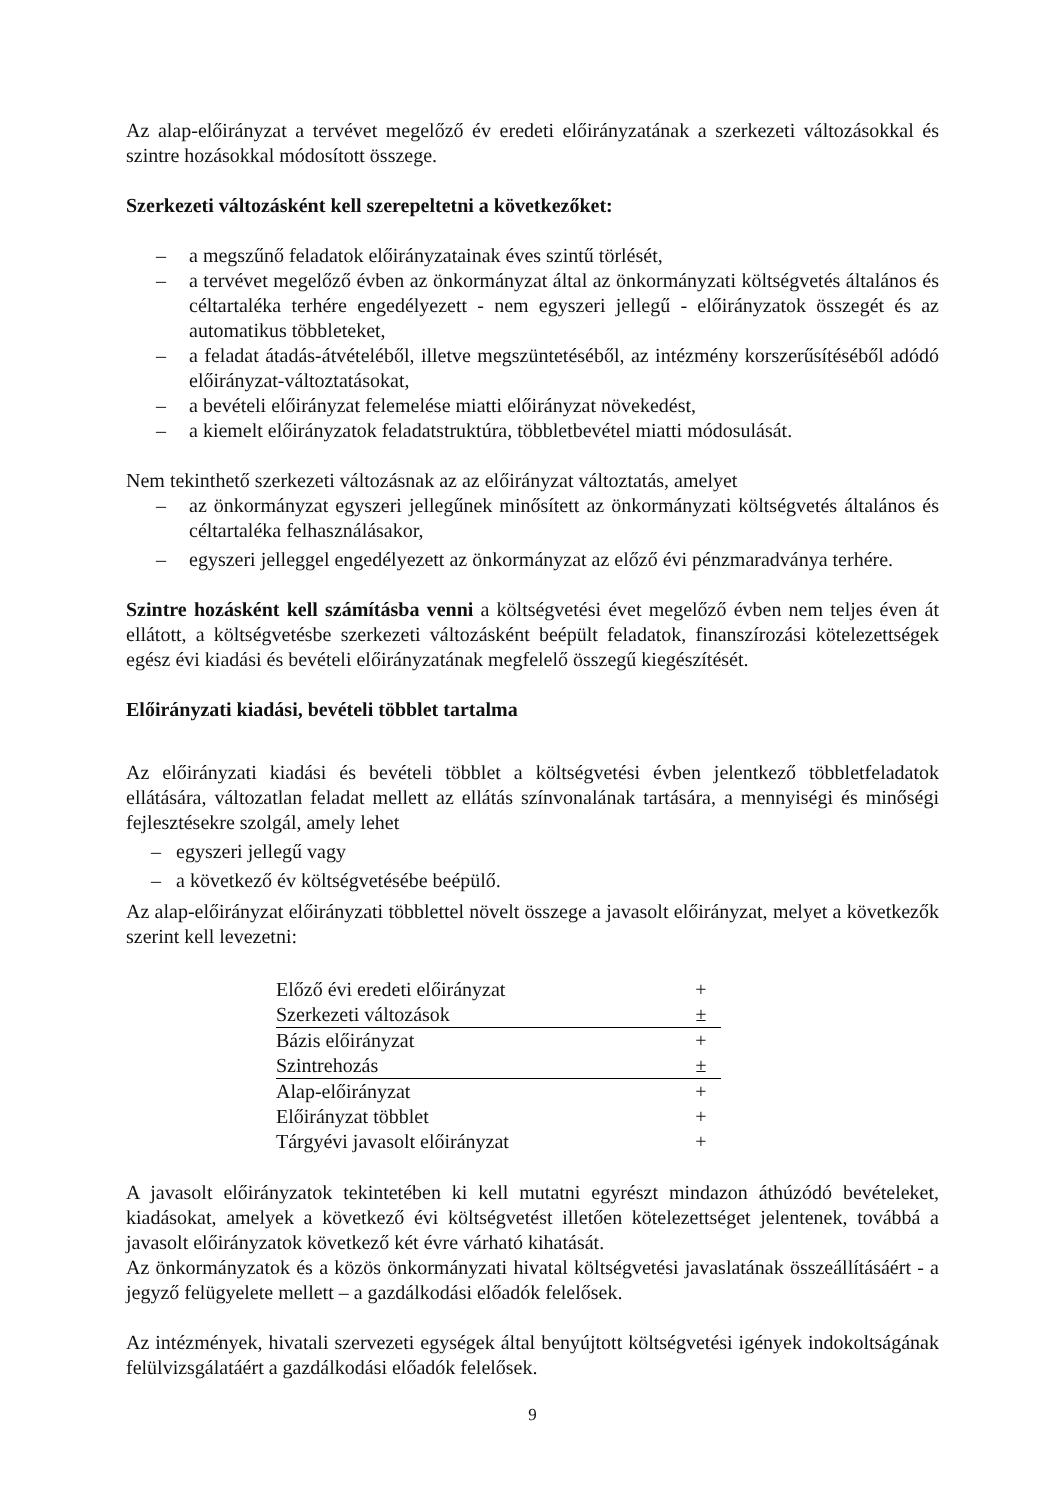Az alap-előirányzat a tervévet megelőző év eredeti előirányzatának a szerkezeti változásokkal és szintre hozásokkal módosított összege.
Szerkezeti változásként kell szerepeltetni a következőket:
– a megszűnő feladatok előirányzatainak éves szintű törlését,
– a tervévet megelőző évben az önkormányzat által az önkormányzati költségvetés általános és céltartaléka terhére engedélyezett - nem egyszeri jellegű - előirányzatok összegét és az automatikus többleteket,
– a feladat átadás-átvételéből, illetve megszüntetéséből, az intézmény korszerűsítéséből adódó előirányzat-változtatásokat,
– a bevételi előirányzat felemelése miatti előirányzat növekedést,
– a kiemelt előirányzatok feladatstruktúra, többletbevétel miatti módosulását.
Nem tekinthető szerkezeti változásnak az az előirányzat változtatás, amelyet
– az önkormányzat egyszeri jellegűnek minősített az önkormányzati költségvetés általános és céltartaléka felhasználásakor,
– egyszeri jelleggel engedélyezett az önkormányzat az előző évi pénzmaradványa terhére.
Szintre hozásként kell számításba venni a költségvetési évet megelőző évben nem teljes éven át ellátott, a költségvetésbe szerkezeti változásként beépült feladatok, finanszírozási kötelezettségek egész évi kiadási és bevételi előirányzatának megfelelő összegű kiegészítését.
Előirányzati kiadási, bevételi többlet tartalma
Az előirányzati kiadási és bevételi többlet a költségvetési évben jelentkező többletfeladatok ellátására, változatlan feladat mellett az ellátás színvonalának tartására, a mennyiségi és minőségi fejlesztésekre szolgál, amely lehet
– egyszeri jellegű vagy
– a következő év költségvetésébe beépülő.
Az alap-előirányzat előirányzati többlettel növelt összege a javasolt előirányzat, melyet a következők szerint kell levezetni:
| Előző évi eredeti előirányzat | + |
| Szerkezeti változások | ± |
| Bázis előirányzat | + |
| Szintrehozás | ± |
| Alap-előirányzat | + |
| Előirányzat többlet | + |
| Tárgyévi javasolt előirányzat | + |
A javasolt előirányzatok tekintetében ki kell mutatni egyrészt mindazon áthúzódó bevételeket, kiadásokat, amelyek a következő évi költségvetést illetően kötelezettséget jelentenek, továbbá a javasolt előirányzatok következő két évre várható kihatását.
Az önkormányzatok és a közös önkormányzati hivatal költségvetési javaslatának összeállításáért - a jegyző felügyelete mellett – a gazdálkodási előadók felelősek.
Az intézmények, hivatali szervezeti egységek által benyújtott költségvetési igények indokoltságának felülvizsgálatáért a gazdálkodási előadók felelősek.
9